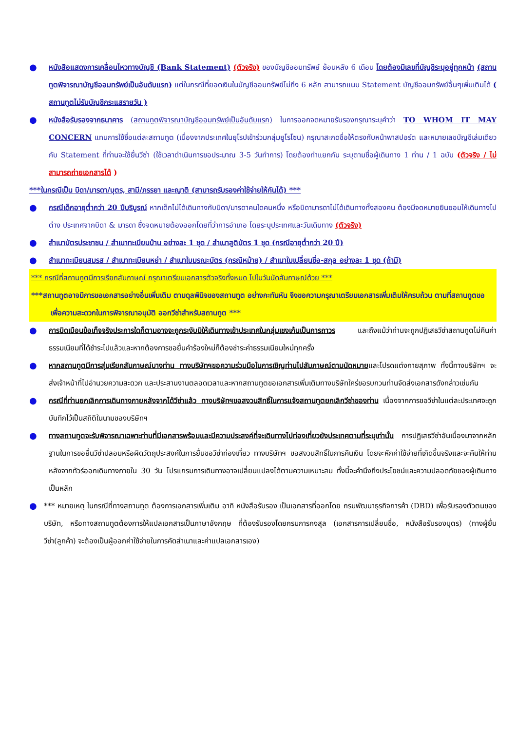●
หนังสือแสดงการเคลื่อนไหวทางบัญชี (Bank Statement) (ตัวจริง) ของบัญชีออมทรัพย์ ย้อนหลัง 6 เดือน โดยต้องมีเลขที่บัญชีระบุอยู่ทุกหน้า (สถานทูตพิจารณาบัญชีออมทรัพย์เป็นอันดับแรก) แต่ในกรณีที่ยอดเงินในบัญชีออมทรัพย์ไม่ถึง 6 หลัก สามารถแนบ Statement บัญชีออมทรัพย์อื่นๆเพิ่มเติมได้ ( สถานทูตไม่รับบัญชีกระแสรายวัน )
●
หนังสือรับรองจากธนาคาร (สถานทูตพิจารณาบัญชีออมทรัพย์เป็นอันดับแรก) ในการออกจดหมายรับรองกรุณาระบุคำว่า TO WHOM IT MAY CONCERN แทนการใช้ชื่อแต่ละสถานทูต (เนื่องจากประเทศในยุโรปเข้าร่วมกลุ่มยูโรโซน) กรุณาสะกดชื่อให้ตรงกับหน้าพาสปอร์ต และหมายเลขบัญชีเล่มเดียวกับ Statement ที่ท่านจะใช้ยื่นวีซ่า (ใช้เวลาดำเนินการขอประมาณ 3-5 วันทำการ) โดยต้องทำแยกกัน ระบุตามชื่อผู้เดินทาง 1 ท่าน / 1 ฉบับ (ตัวจริง / ไม่สามารถถ่ายเอกสารได้ )
***ในกรณีเป็น บิดา/มารดา/บุตร, สามี/ภรรยา และญาติ (สามารถรับรองค่าใช้จ่ายให้กันได้) ***
●
กรณีเด็กอายุต่ำกว่า 20 ปีบริบูรณ์ หากเด็กไม่ได้เดินทางกับบิดา/มารดาคนใดคนหนึ่ง หรือบิดามารดาไม่ได้เดินทางทั้งสองคน ต้องมีจดหมายยินยอมให้เดินทางไปต่าง ประเทศจากบิดา & มารดา ซึ่งจดหมายต้องออกโดยที่ว่าการอำเภอ โดยระบุประเทศและวันเดินทาง (ตัวจริง)
●
สำเนาบัตรประชาชน / สำเนาทะเบียนบ้าน อย่างละ 1 ชุด / สำเนาสูติบัตร 1 ชุด (กรณีอายุต่ำกว่า 20 ปี)
●
สำเนาทะเบียนสมรส / สำเนาทะเบียนหย่า / สำเนาใบมรณะบัตร (กรณีหม้าย) / สำเนาใบเปลี่ยนชื่อ-สกุล อย่างละ 1 ชุด (ถ้ามี)
*** กรณีที่สถานทูตมีการเรียกสัมภาษณ์ กรุณาเตรียมเอกสารตัวจริงทั้งหมด ไปในวันนัดสัมภาษณ์ด้วย ***
***สถานทูตอาจมีการขอเอกสารอย่างอื่นเพิ่มเติม ตามดุลพินิจของสถานทูต อย่างกะทันหัน จึงขอความกรุณาเตรียมเอกสารเพิ่มเติมให้ครบถ้วน ตามที่สถานทูตขอ เพื่อความสะดวกในการพิจารณาอนุมัติ ออกวีซ่าสำหรับสถานทูต ***
●
การบิดเบือนข้อเท็จจริงประการใดก็ตามอาจจะถูกระงับมิให้เดินทางเข้าประเทศในกลุ่มเชงเก้นเป็นการถาวร และถึงแม้ว่าท่านจะถูกปฏิเสธวีซ่าสถานทูตไม่คืนค่าธรรมเนียมที่ได้ชำระไปแล้วและหากต้องการขอยื่นคำร้องใหม่ก็ต้องชำระค่าธรรมเนียมใหม่ทุกครั้ง
●
หากสถานทูตมีการสุ่มเรียกสัมภาษณ์บางท่าน ทางบริษัทฯขอความร่วมมือในการเชิญท่านไปสัมภาษณ์ตามนัดหมายและโปรดแต่งกายสุภาพ ทั้งนี้ทางบริษัทฯ จะส่งเจ้าหน้าที่ไปอำนวยความสะดวก และประสานงานตลอดเวลาและหากสถานทูตขอเอกสารเพิ่มเติมทางบริษัทใคร่ขอรบกวนท่านจัดส่งเอกสารดังกล่าวเช่นกัน
●
กรณีที่ท่านยกเลิกการเดินทางภายหลังจากได้วีซ่าแล้ว ทางบริษัทฯขอสงวนสิทธิ์ในการแจ้งสถานทูตยกเลิกวีซ่าของท่าน เนื่องจากการขอวีซ่าในแต่ละประเทศจะถูกบันทึกไว้เป็นสถิติในนามของบริษัทฯ
●
ทางสถานทูตจะรับพิจารณาเฉพาะท่านที่มีเอกสารพร้อมและมีความประสงค์ที่จะเดินทางไปท่องเที่ยวยังประเทศตามที่ระบุเท่านั้น การปฏิเสธวีซ่าอันเนื่องมาจากหลักฐานในการขอยื่นวีซ่าปลอมหรือผิดวัตถุประสงค์ในการยื่นขอวีซ่าท่องเที่ยว ทางบริษัทฯ ขอสงวนสิทธิ์ในการคืนเงิน โดยจะหักค่าใช้จ่ายที่เกิดขึ้นจริงและจะคืนให้ท่านหลังจากทัวร์ออกเดินทางภายใน 30 วัน โปรแกรมการเดินทางอาจเปลี่ยนแปลงได้ตามความเหมาะสม ทั้งนี้จะคำนึงถึงประโยชน์และความปลอดภัยของผู้เดินทางเป็นหลัก
●
*** หมายเหตุ ในกรณีที่ทางสถานทูต ต้องการเอกสารเพิ่มเติม อาทิ หนังสือรับรอง เป็นเอกสารที่ออกโดย กรมพัฒนาธุรกิจการค้า (DBD) เพื่อรับรองตัวตนของบริษัท, หรือทางสถานทูตต้องการให้แปลเอกสารเป็นภาษาอังกฤษ ที่ต้องรับรองโดยกรมการกงสุล (เอกสารการเปลี่ยนชื่อ, หนังสือรับรองบุตร) (ทางผู้ยื่นวีซ่า(ลูกค้า) จะต้องเป็นผู้ออกค่าใช้จ่ายในการคัดสำเนาและค่าแปลเอกสารเอง)